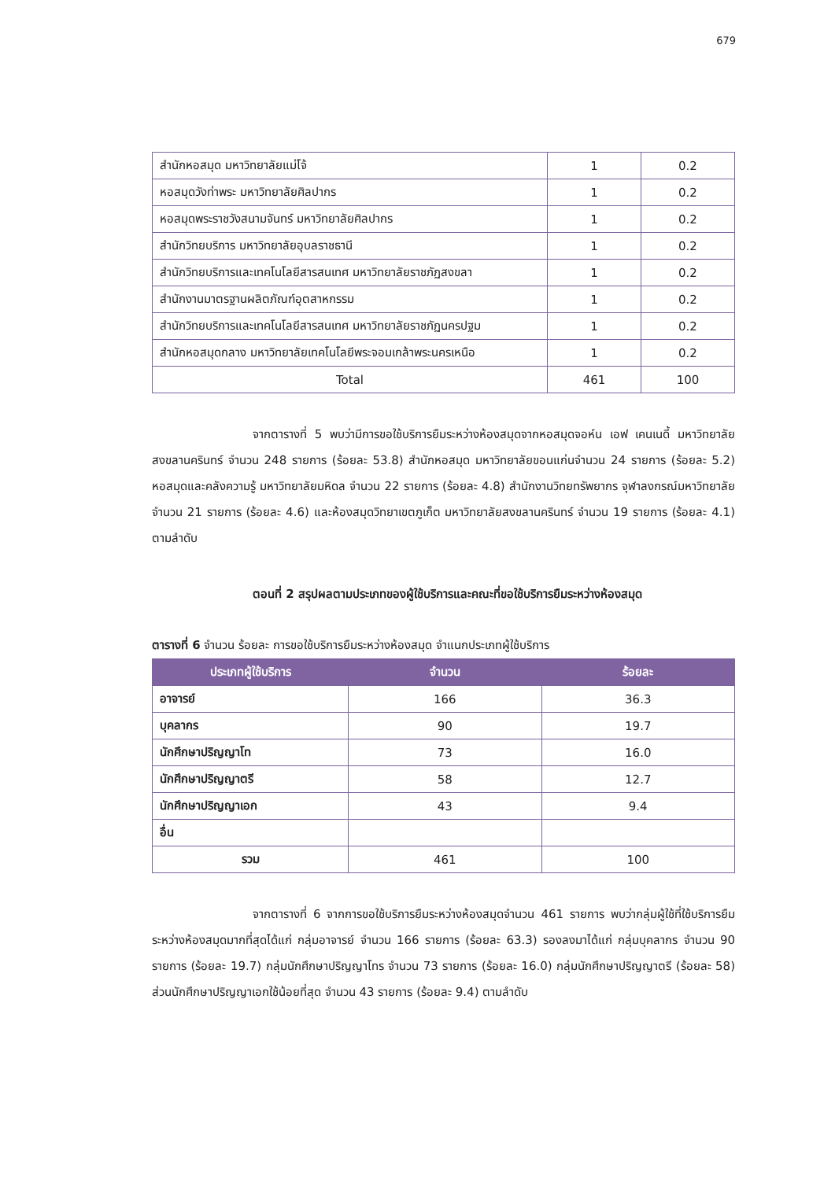679
| สำนักหอสมุด มหาวิทยาลัยแม่โจ้ | 1 | 0.2 |
| หอสมุดวังท่าพระ มหาวิทยาลัยศิลปากร | 1 | 0.2 |
| หอสมุดพระราชวังสนามจันทร์ มหาวิทยาลัยศิลปากร | 1 | 0.2 |
| สำนักวิทยบริการ มหาวิทยาลัยอุบลราชธานี | 1 | 0.2 |
| สำนักวิทยบริการและเทคโนโลยีสารสนเทศ มหาวิทยาลัยราชภัฏสงขลา | 1 | 0.2 |
| สำนักงานมาตรฐานผลิตภัณฑ์อุตสาหกรรม | 1 | 0.2 |
| สำนักวิทยบริการและเทคโนโลยีสารสนเทศ มหาวิทยาลัยราชภัฏนครปฐม | 1 | 0.2 |
| สำนักหอสมุดกลาง มหาวิทยาลัยเทคโนโลยีพระจอมเกล้าพระนครเหนือ | 1 | 0.2 |
| Total | 461 | 100 |
จากตารางที่ 5 พบว่ามีการขอใช้บริการยืมระหว่างห้องสมุดจากหอสมุดจอห์น เอฟ เคนเนดี้ มหาวิทยาลัยสงขลานครินทร์ จำนวน 248 รายการ (ร้อยละ 53.8) สำนักหอสมุด มหาวิทยาลัยขอนแก่นจำนวน 24 รายการ (ร้อยละ 5.2) หอสมุดและคลังความรู้ มหาวิทยาลัยมหิดล จำนวน 22 รายการ (ร้อยละ 4.8) สำนักงานวิทยทรัพยากร จุฬาลงกรณ์มหาวิทยาลัย จำนวน 21 รายการ (ร้อยละ 4.6) และห้องสมุดวิทยาเขตภูเก็ต มหาวิทยาลัยสงขลานครินทร์ จำนวน 19 รายการ (ร้อยละ 4.1) ตามลำดับ
ตอนที่ 2 สรุปผลตามประเภทของผู้ใช้บริการและคณะที่ขอใช้บริการยืมระหว่างห้องสมุด
ตารางที่ 6 จำนวน ร้อยละ การขอใช้บริการยืมระหว่างห้องสมุด จำแนกประเภทผู้ใช้บริการ
| ประเภทผู้ใช้บริการ | จำนวน | ร้อยละ |
| --- | --- | --- |
| อาจารย์ | 166 | 36.3 |
| บุคลากร | 90 | 19.7 |
| นักศึกษาปริญญาโท | 73 | 16.0 |
| นักศึกษาปริญญาตรี | 58 | 12.7 |
| นักศึกษาปริญญาเอก | 43 | 9.4 |
| อื่น | | |
| รวม | 461 | 100 |
จากตารางที่ 6 จากการขอใช้บริการยืมระหว่างห้องสมุดจำนวน 461 รายการ พบว่ากลุ่มผู้ใช้ที่ใช้บริการยืมระหว่างห้องสมุดมากที่สุดได้แก่ กลุ่มอาจารย์ จำนวน 166 รายการ (ร้อยละ 63.3) รองลงมาได้แก่ กลุ่มบุคลากร จำนวน 90 รายการ (ร้อยละ 19.7) กลุ่มนักศึกษาปริญญาโทร จำนวน 73 รายการ (ร้อยละ 16.0) กลุ่มนักศึกษาปริญญาตรี (ร้อยละ 58) ส่วนนักศึกษาปริญญาเอกใช้น้อยที่สุด จำนวน 43 รายการ (ร้อยละ 9.4) ตามลำดับ